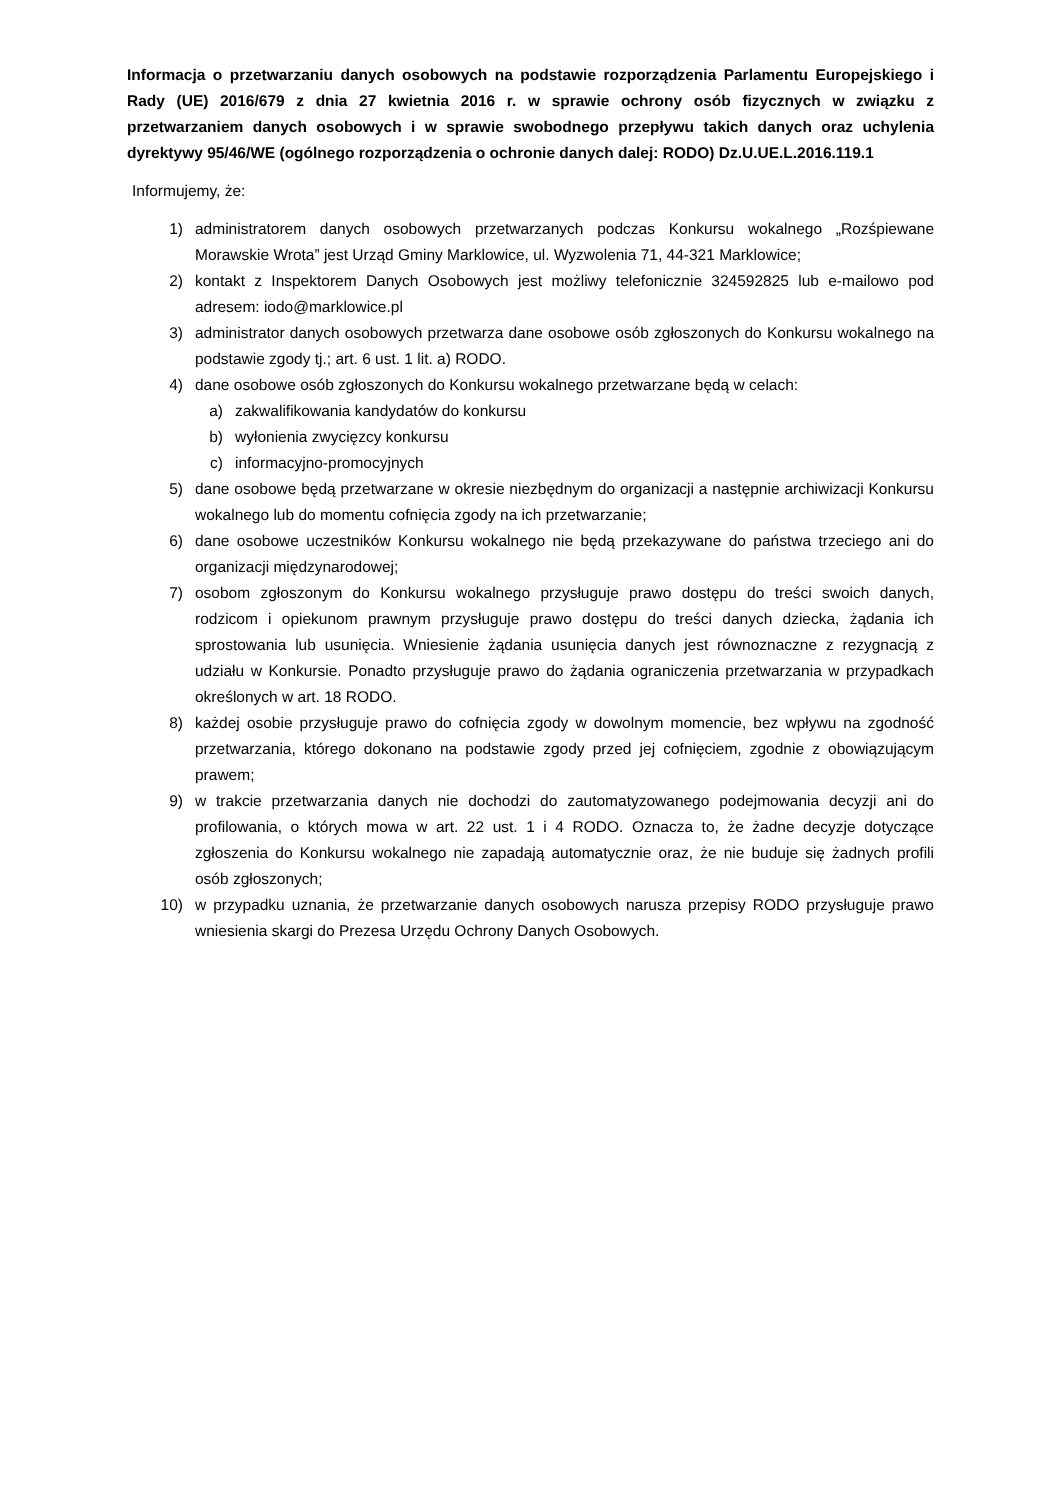Informacja o przetwarzaniu danych osobowych na podstawie rozporządzenia Parlamentu Europejskiego i Rady (UE) 2016/679 z dnia 27 kwietnia 2016 r. w sprawie ochrony osób fizycznych w związku z przetwarzaniem danych osobowych i w sprawie swobodnego przepływu takich danych oraz uchylenia dyrektywy 95/46/WE (ogólnego rozporządzenia o ochronie danych dalej: RODO) Dz.U.UE.L.2016.119.1
Informujemy, że:
1) administratorem danych osobowych przetwarzanych podczas Konkursu wokalnego „Rozśpiewane Morawskie Wrota” jest Urząd Gminy Marklowice, ul. Wyzwolenia 71, 44-321 Marklowice;
2) kontakt z Inspektorem Danych Osobowych jest możliwy telefonicznie 324592825 lub e-mailowo pod adresem: iodo@marklowice.pl
3) administrator danych osobowych przetwarza dane osobowe osób zgłoszonych do Konkursu wokalnego na podstawie zgody tj.; art. 6 ust. 1 lit. a) RODO.
4) dane osobowe osób zgłoszonych do Konkursu wokalnego przetwarzane będą w celach:
a) zakwalifikowania kandydatów do konkursu
b) wyłonienia zwycięzcy konkursu
c) informacyjno-promocyjnych
5) dane osobowe będą przetwarzane w okresie niezbędnym do organizacji a następnie archiwizacji Konkursu wokalnego lub do momentu cofnięcia zgody na ich przetwarzanie;
6) dane osobowe uczestników Konkursu wokalnego nie będą przekazywane do państwa trzeciego ani do organizacji międzynarodowej;
7) osobom zgłoszonym do Konkursu wokalnego przysługuje prawo dostępu do treści swoich danych, rodzicom i opiekunom prawnym przysługuje prawo dostępu do treści danych dziecka, żądania ich sprostowania lub usunięcia. Wniesienie żądania usunięcia danych jest równoznaczne z rezygnacją z udziału w Konkursie. Ponadto przysługuje prawo do żądania ograniczenia przetwarzania w przypadkach określonych w art. 18 RODO.
8) każdej osobie przysługuje prawo do cofnięcia zgody w dowolnym momencie, bez wpływu na zgodność przetwarzania, którego dokonano na podstawie zgody przed jej cofnięciem, zgodnie z obowiązującym prawem;
9) w trakcie przetwarzania danych nie dochodzi do zautomatyzowanego podejmowania decyzji ani do profilowania, o których mowa w art. 22 ust. 1 i 4 RODO. Oznacza to, że żadne decyzje dotyczące zgłoszenia do Konkursu wokalnego nie zapadają automatycznie oraz, że nie buduje się żadnych profili osób zgłoszonych;
10) w przypadku uznania, że przetwarzanie danych osobowych narusza przepisy RODO przysługuje prawo wniesienia skargi do Prezesa Urzędu Ochrony Danych Osobowych.